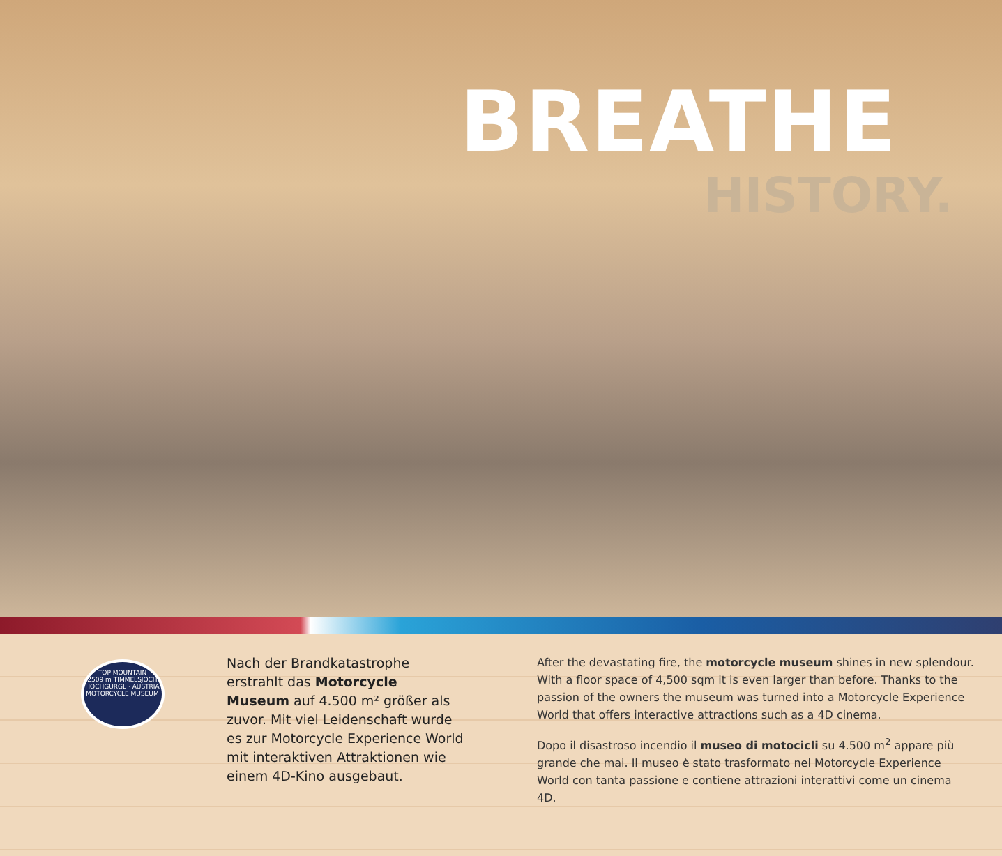BREATHE
HISTORY.
TOP MOUNTAIN
2509 m TIMMELSJOCH
HOCHGURGL · AUSTRIA
MOTORCYCLE MUSEUM
Nach der Brandkatastrophe erstrahlt das Motorcycle Museum auf 4.500 m² größer als zuvor. Mit viel Leidenschaft wurde es zur Motorcycle Experience World mit interaktiven Attraktionen wie einem 4D-Kino ausgebaut.
After the devastating fire, the motorcycle museum shines in new splendour. With a floor space of 4,500 sqm it is even larger than before. Thanks to the passion of the owners the museum was turned into a Motorcycle Experience World that offers interactive attractions such as a 4D cinema.
Dopo il disastroso incendio il museo di motocicli su 4.500 m<sup>2</sup> appare più grande che mai. Il museo è stato trasformato nel Motorcycle Experience World con tanta passione e contiene attrazioni interattivi come un cinema 4D.